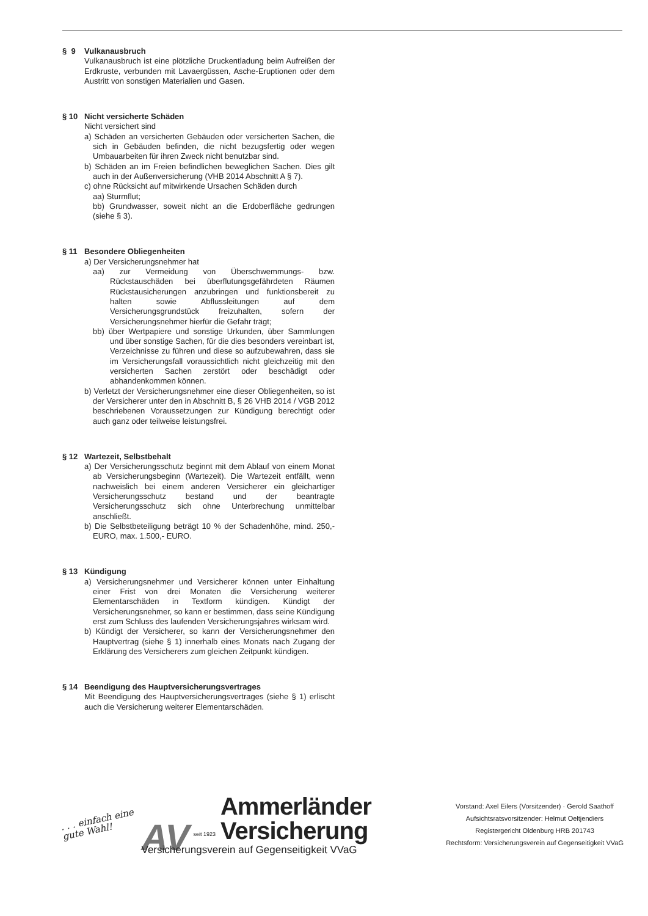§ 9 Vulkanausbruch
Vulkanausbruch ist eine plötzliche Druckentladung beim Aufreißen der Erdkruste, verbunden mit Lavaergüssen, Asche-Eruptionen oder dem Austritt von sonstigen Materialien und Gasen.
§ 10 Nicht versicherte Schäden
Nicht versichert sind
a) Schäden an versicherten Gebäuden oder versicherten Sachen, die sich in Gebäuden befinden, die nicht bezugsfertig oder wegen Umbauarbeiten für ihren Zweck nicht benutzbar sind.
b) Schäden an im Freien befindlichen beweglichen Sachen. Dies gilt auch in der Außenversicherung (VHB 2014 Abschnitt A § 7).
c) ohne Rücksicht auf mitwirkende Ursachen Schäden durch
aa) Sturmflut;
bb) Grundwasser, soweit nicht an die Erdoberfläche gedrungen (siehe § 3).
§ 11 Besondere Obliegenheiten
a) Der Versicherungsnehmer hat
aa) zur Vermeidung von Überschwemmungs- bzw. Rückstauschäden bei überflutungsgefährdeten Räumen Rückstausicherungen anzubringen und funktionsbereit zu halten sowie Abflussleitungen auf dem Versicherungsgrundstück freizuhalten, sofern der Versicherungsnehmer hierfür die Gefahr trägt;
bb) über Wertpapiere und sonstige Urkunden, über Sammlungen und über sonstige Sachen, für die dies besonders vereinbart ist, Verzeichnisse zu führen und diese so aufzubewahren, dass sie im Versicherungsfall voraussichtlich nicht gleichzeitig mit den versicherten Sachen zerstört oder beschädigt oder abhandenkommen können.
b) Verletzt der Versicherungsnehmer eine dieser Obliegenheiten, so ist der Versicherer unter den in Abschnitt B, § 26 VHB 2014 / VGB 2012 beschriebenen Voraussetzungen zur Kündigung berechtigt oder auch ganz oder teilweise leistungsfrei.
§ 12 Wartezeit, Selbstbehalt
a) Der Versicherungsschutz beginnt mit dem Ablauf von einem Monat ab Versicherungsbeginn (Wartezeit). Die Wartezeit entfällt, wenn nachweislich bei einem anderen Versicherer ein gleichartiger Versicherungsschutz bestand und der beantragte Versicherungsschutz sich ohne Unterbrechung unmittelbar anschließt.
b) Die Selbstbeteiligung beträgt 10 % der Schadenhöhe, mind. 250,- EURO, max. 1.500,- EURO.
§ 13 Kündigung
a) Versicherungsnehmer und Versicherer können unter Einhaltung einer Frist von drei Monaten die Versicherung weiterer Elementarschäden in Textform kündigen. Kündigt der Versicherungsnehmer, so kann er bestimmen, dass seine Kündigung erst zum Schluss des laufenden Versicherungsjahres wirksam wird.
b) Kündigt der Versicherer, so kann der Versicherungsnehmer den Hauptvertrag (siehe § 1) innerhalb eines Monats nach Zugang der Erklärung des Versicherers zum gleichen Zeitpunkt kündigen.
§ 14 Beendigung des Hauptversicherungsvertrages
Mit Beendigung des Hauptversicherungsvertrages (siehe § 1) erlischt auch die Versicherung weiterer Elementarschäden.
. . . einfach eine
gute Wahl!
AV seit 1923
Ammerländer
Versicherung
Versicherungsverein auf Gegenseitigkeit VVaG
Vorstand: Axel Eilers (Vorsitzender) · Gerold Saathoff
Aufsichtsratsvorsitzender: Helmut Oeltjendiers
Registergericht Oldenburg HRB 201743
Rechtsform: Versicherungsverein auf Gegenseitigkeit VVaG